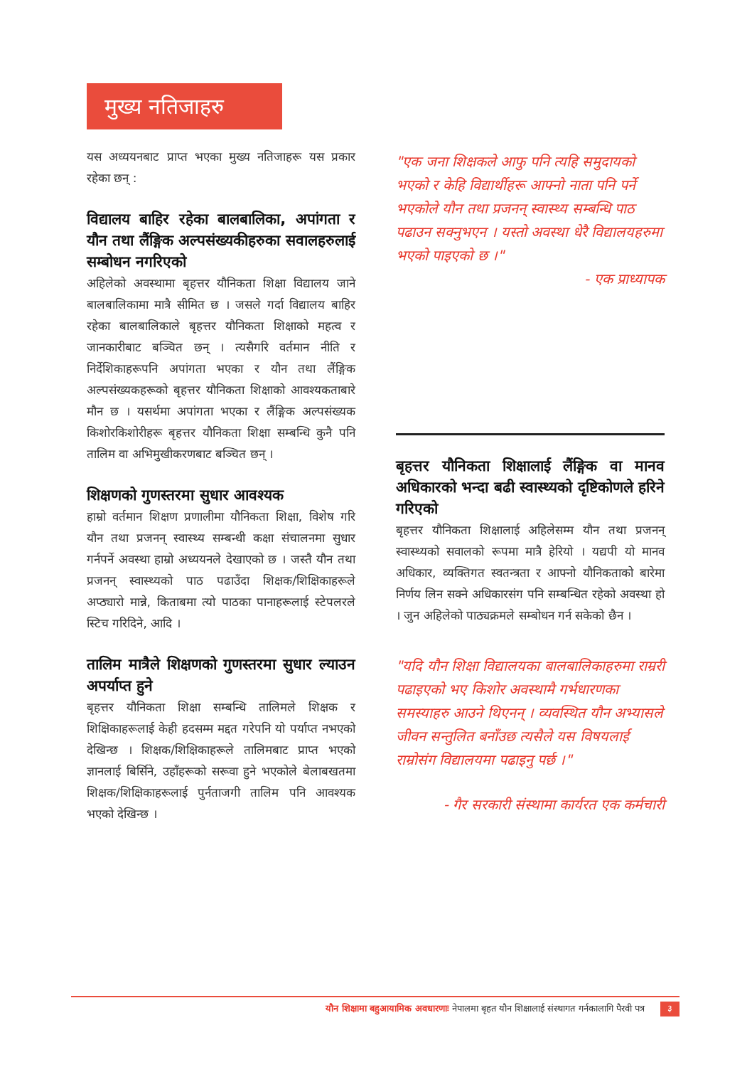मुख्य नतिजाहरु
यस अध्ययनबाट प्राप्त भएका मुख्य नतिजाहरू यस प्रकार रहेका छन् :
विद्यालय बाहिर रहेका बालबालिका, अपांगता र यौन तथा लैंङ्गिक अल्पसंख्यकीहरुका सवालहरुलाई सम्बोधन नगरिएको
अहिलेको अवस्थामा बृहत्तर यौनिकता शिक्षा विद्यालय जाने बालबालिकामा मात्रै सीमित छ । जसले गर्दा विद्यालय बाहिर रहेका बालबालिकाले बृहत्तर यौनिकता शिक्षाको महत्व र जानकारीबाट बञ्चित छन् । त्यसैगरि वर्तमान नीति र निर्देशिकाहरूपनि अपांगता भएका र यौन तथा लैंङ्गिक अल्पसंख्यकहरूको बृहत्तर यौनिकता शिक्षाको आवश्यकताबारे मौन छ । यसर्थमा अपांगता भएका र लैंङ्गिक अल्पसंख्यक किशोरकिशोरीहरू बृहत्तर यौनिकता शिक्षा सम्बन्धि कुनै पनि तालिम वा अभिमुखीकरणबाट बञ्चित छन् ।
शिक्षणको गुणस्तरमा सुधार आवश्यक
हाम्रो वर्तमान शिक्षण प्रणालीमा यौनिकता शिक्षा, विशेष गरि यौन तथा प्रजनन् स्वास्थ्य सम्बन्धी कक्षा संचालनमा सुधार गर्नपर्ने अवस्था हाम्रो अध्ययनले देखाएको छ । जस्तै यौन तथा प्रजनन् स्वास्थ्यको पाठ पढाउँदा शिक्षक/शिक्षिकाहरूले अप्ठ्यारो मान्ने, किताबमा त्यो पाठका पानाहरूलाई स्टेपलरले स्टिच गरिदिने, आदि ।
तालिम मात्रैले शिक्षणको गुणस्तरमा सुधार ल्याउन अपर्याप्त हुने
बृहत्तर यौनिकता शिक्षा सम्बन्धि तालिमले शिक्षक र शिक्षिकाहरूलाई केही हदसम्म मद्दत गरेपनि यो पर्याप्त नभएको देखिन्छ । शिक्षक/शिक्षिकाहरूले तालिमबाट प्राप्त भएको ज्ञानलाई बिर्सिने, उहाँहरूको सरूवा हुने भएकोले बेलाबखतमा शिक्षक/शिक्षिकाहरूलाई पुर्नताजगी तालिम पनि आवश्यक भएको देखिन्छ ।
"एक जना शिक्षकले आफु पनि त्यहि समुदायको भएको र केहि विद्यार्थीहरू आफ्नो नाता पनि पर्ने भएकोले यौन तथा प्रजनन् स्वास्थ्य सम्बन्धि पाठ पढाउन सक्नुभएन । यस्तो अवस्था धेरै विद्यालयहरुमा भएको पाइएको छ ।"
- एक प्राध्यापक
बृहत्तर यौनिकता शिक्षालाई लैंङ्गिक वा मानव अधिकारको भन्दा बढी स्वास्थ्यको दृष्टिकोणले हरिने गरिएको
बृहत्तर यौनिकता शिक्षालाई अहिलेसम्म यौन तथा प्रजनन् स्वास्थ्यको सवालको रूपमा मात्रै हेरियो । यद्यपी यो मानव अधिकार, व्यक्तिगत स्वतन्त्रता र आफ्नो यौनिकताको बारेमा निर्णय लिन सक्ने अधिकारसंग पनि सम्बन्धित रहेको अवस्था हो । जुन अहिलेको पाठ्यक्रमले सम्बोधन गर्न सकेको छैन ।
"यदि यौन शिक्षा विद्यालयका बालबालिकाहरुमा राम्ररी पढाइएको भए किशोर अवस्थामै गर्भधारणका समस्याहरु आउने थिएनन् । व्यवस्थित यौन अभ्यासले जीवन सन्तुलित बनाँउछ त्यसैले यस विषयलाई राम्रोसंग विद्यालयमा पढाइनु पर्छ ।"
- गैर सरकारी संस्थामा कार्यरत एक कर्मचारी
यौन शिक्षामा बहुआयामिक अवधारणाः नेपालमा बृहत यौन शिक्षालाई संस्थागत गर्नकालागि पैरवी पत्र ३